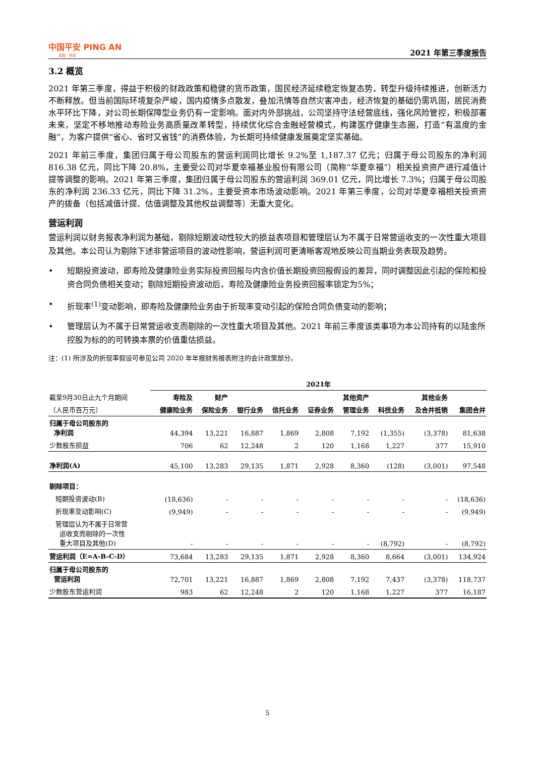中国平安 PING AN
金融 · 科技
2021 年第三季度报告
3.2 概览
2021 年第三季度，得益于积极的财政政策和稳健的货币政策，国民经济延续稳定恢复态势，转型升级持续推进，创新活力不断释放。但当前国际环境复杂严峻，国内疫情多点散发，叠加汛情等自然灾害冲击，经济恢复的基础仍需巩固，居民消费水平环比下降，对公司长期保障型业务仍有一定影响。面对内外部挑战，公司坚持守法经营底线，强化风险管控，积极部署未来，坚定不移地推动寿险业务高质量改革转型，持续优化综合金融经营模式，构建医疗健康生态圈，打造“有温度的金融”，为客户提供“省心、省时又省钱”的消费体验，为长期可持续健康发展奠定坚实基础。
2021 年前三季度，集团归属于母公司股东的营运利润同比增长 9.2%至 1,187.37 亿元；归属于母公司股东的净利润 816.38 亿元，同比下降 20.8%，主要受公司对华夏幸福基业股份有限公司（简称“华夏幸福”）相关投资资产进行减值计提等调整的影响。2021 年第三季度，集团归属于母公司股东的营运利润 369.01 亿元，同比增长 7.3%；归属于母公司股东的净利润 236.33 亿元，同比下降 31.2%，主要受资本市场波动影响。2021 年第三季度，公司对华夏幸福相关投资资产的拨备（包括减值计提、估值调整及其他权益调整等）无重大变化。
营运利润
营运利润以财务报表净利润为基础，剔除短期波动性较大的损益表项目和管理层认为不属于日常营运收支的一次性重大项目及其他。本公司认为剔除下述非营运项目的波动性影响，营运利润可更清晰客观地反映公司当期业务表现及趋势。
• 短期投资波动，即寿险及健康险业务实际投资回报与内含价值长期投资回报假设的差异，同时调整因此引起的保险和投资合同负债相关变动；剔除短期投资波动后，寿险及健康险业务投资回报率锁定为5%；
• 折现率<sup>(1)</sup>变动影响，即寿险及健康险业务由于折现率变动引起的保险合同负债变动的影响；
• 管理层认为不属于日常营运收支而剔除的一次性重大项目及其他。2021 年前三季度该类事项为本公司持有的以陆金所控股为标的的可转换本票的价值重估损益。
注：(1) 所涉及的折现率假设可参见公司 2020 年年报财务报表附注的会计政策部分。
| | 2021年 | | | | | | | | |
| --- | --- | --- | --- | --- | --- | --- | --- | --- | --- |
| 截至9月30日止九个月期间 | 寿险及 | 财产 | | | | 其他资产 | | 其他业务 | |
| （人民币百万元） | 健康险业务 | 保险业务 | 银行业务 | 信托业务 | 证券业务 | 管理业务 | 科技业务 | 及合并抵销 | 集团合并 |
| 归属于母公司股东的 净利润 | 44,394 | 13,221 | 16,887 | 1,869 | 2,808 | 7,192 | (1,355) | (3,378) | 81,638 |
| 少数股东损益 | 706 | 62 | 12,248 | 2 | 120 | 1,168 | 1,227 | 377 | 15,910 |
| 净利润(A) | 45,100 | 13,283 | 29,135 | 1,871 | 2,928 | 8,360 | (128) | (3,001) | 97,548 |
| 剔除项目： | | | | | | | | | |
| 短期投资波动(B) | (18,636) | - | - | - | - | - | - | - | (18,636) |
| 折现率变动影响(C) | (9,949) | - | - | - | - | - | - | - | (9,949) |
| 管理层认为不属于日常营 运收支而剔除的一次性 重大项目及其他(D) | - | - | - | - | - | - | (8,792) | - | (8,792) |
| 营运利润（E=A-B-C-D） | 73,684 | 13,283 | 29,135 | 1,871 | 2,928 | 8,360 | 8,664 | (3,001) | 134,924 |
| 归属于母公司股东的 营运利润 | 72,701 | 13,221 | 16,887 | 1,869 | 2,808 | 7,192 | 7,437 | (3,378) | 118,737 |
| 少数股东营运利润 | 983 | 62 | 12,248 | 2 | 120 | 1,168 | 1,227 | 377 | 16,187 |
5